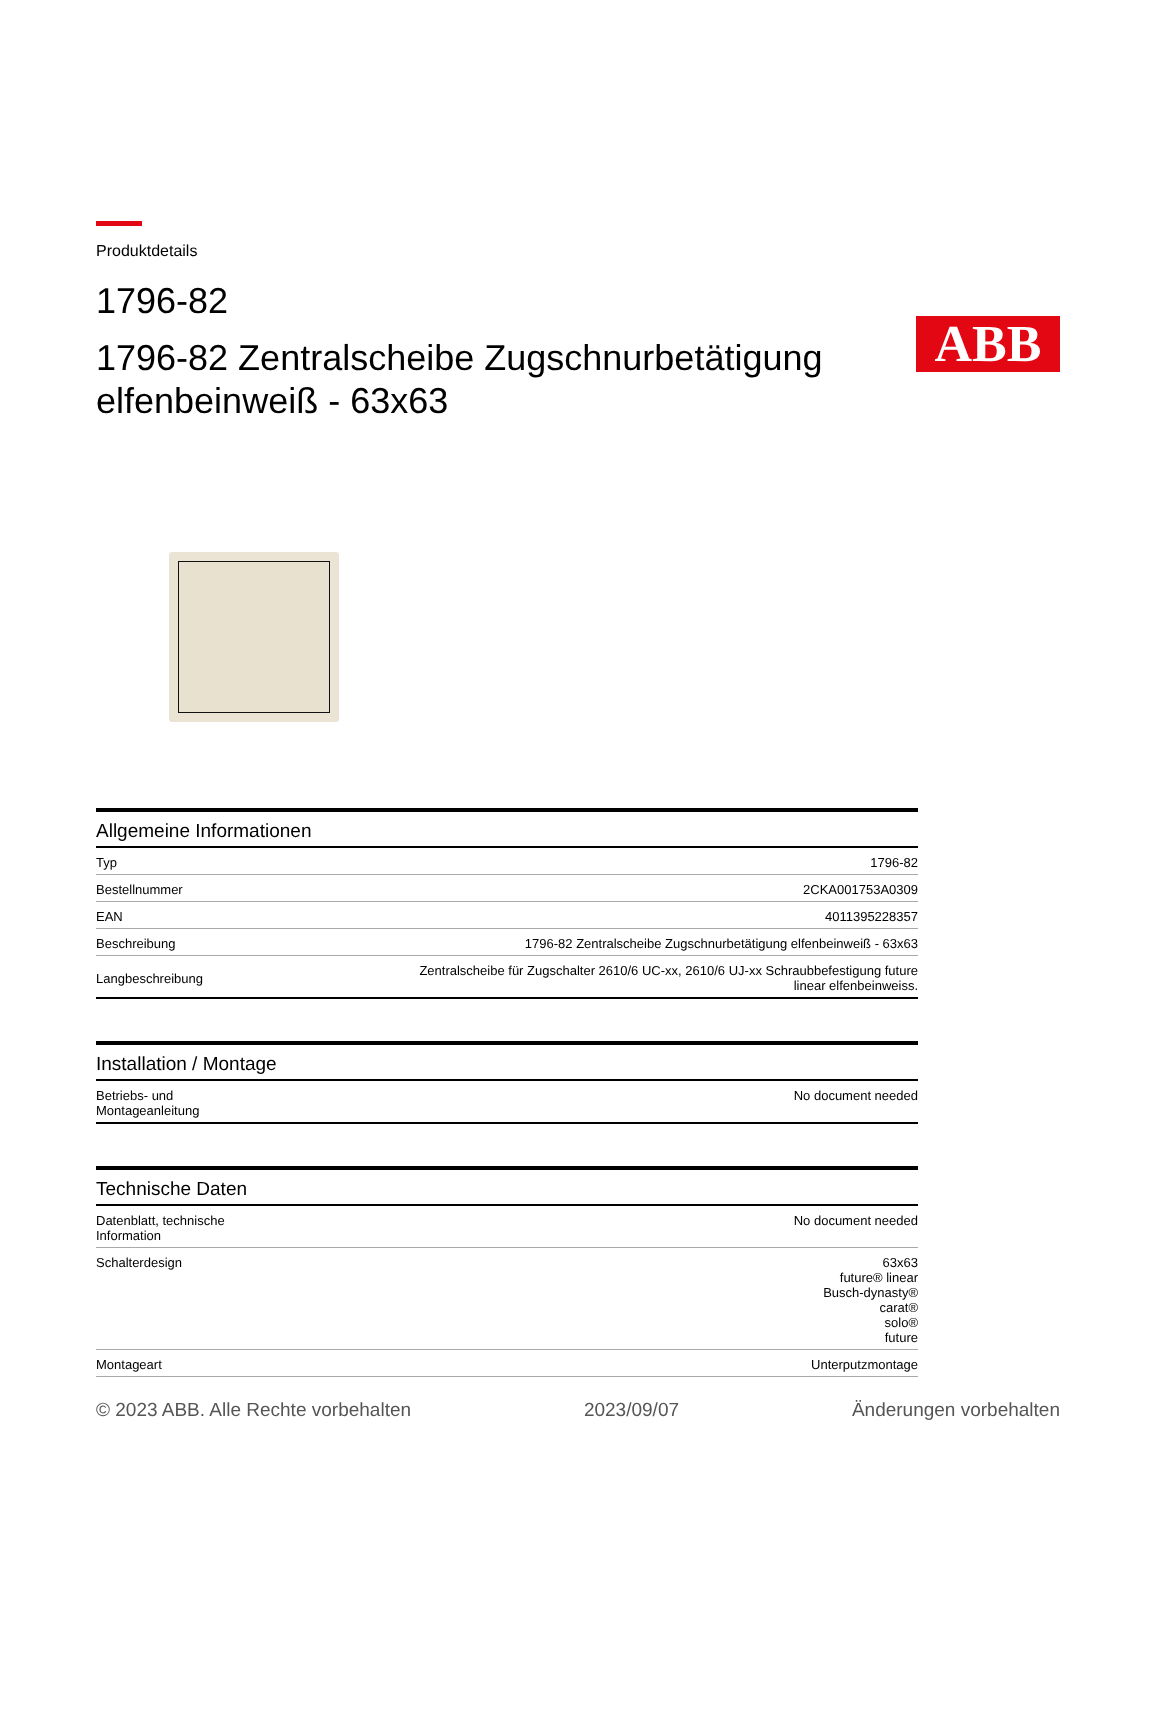ABB
Produktdetails
1796-82
1796-82 Zentralscheibe Zugschnurbetätigung elfenbeinweiß - 63x63
| Allgemeine Informationen | |
| --- | --- |
| Typ | 1796-82 |
| Bestellnummer | 2CKA001753A0309 |
| EAN | 4011395228357 |
| Beschreibung | 1796-82 Zentralscheibe Zugschnurbetätigung elfenbeinweiß - 63x63 |
| Langbeschreibung | Zentralscheibe für Zugschalter 2610/6 UC-xx, 2610/6 UJ-xx Schraubbefestigung future linear elfenbeinweiss. |
| Installation / Montage | |
| --- | --- |
| Betriebs- und Montageanleitung | No document needed |
| Technische Daten | |
| --- | --- |
| Datenblatt, technische Information | No document needed |
| Schalterdesign | 63x63 future® linear Busch-dynasty® carat® solo® future |
| Montageart | Unterputzmontage |
© 2023 ABB. Alle Rechte vorbehalten 2023/09/07 Änderungen vorbehalten